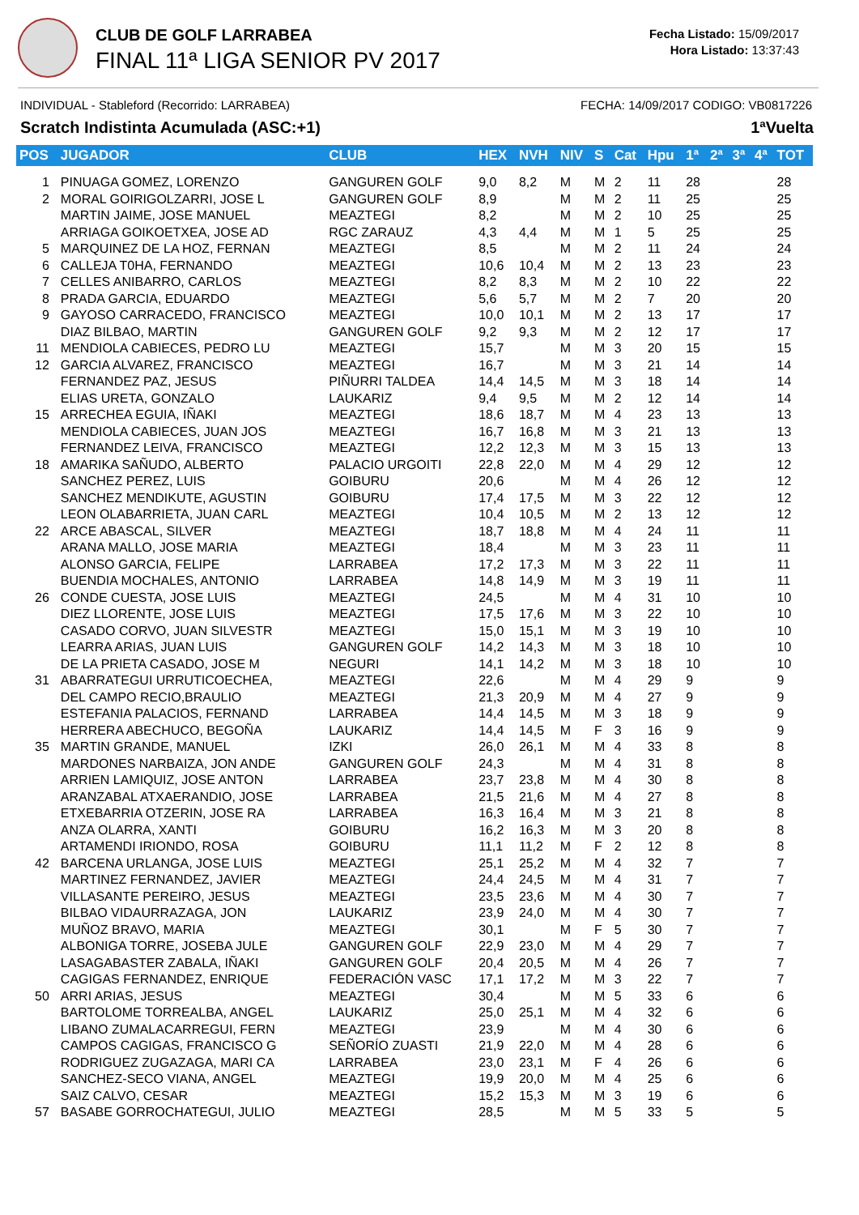CLUB DE GOLF LARRABEA
FINAL 11ª LIGA SENIOR PV 2017
Fecha Listado: 15/09/2017
Hora Listado: 13:37:43
INDIVIDUAL - Stableford (Recorrido: LARRABEA) FECHA: 14/09/2017 CODIGO: VB0817226
Scratch Indistinta Acumulada (ASC:+1) 1ªVuelta
| POS | JUGADOR | CLUB | HEX | NVH | NIV | S | Cat | Hpu | 1ª | 2ª | 3ª | 4ª | TOT |
| --- | --- | --- | --- | --- | --- | --- | --- | --- | --- | --- | --- | --- | --- |
| 1 | PINUAGA GOMEZ, LORENZO | GANGUREN GOLF | 9,0 | 8,2 | M | M | 2 | 11 | 28 | | | | 28 |
| 2 | MORAL GOIRIGOLZARRI, JOSE L | GANGUREN GOLF | 8,9 | | M | M | 2 | 11 | 25 | | | | 25 |
| | MARTIN JAIME, JOSE MANUEL | MEAZTEGI | 8,2 | | M | M | 2 | 10 | 25 | | | | 25 |
| | ARRIAGA GOIKOETXEA, JOSE AD | RGC ZARAUZ | 4,3 | 4,4 | M | M | 1 | 5 | 25 | | | | 25 |
| 5 | MARQUINEZ DE LA HOZ, FERNAN | MEAZTEGI | 8,5 | | M | M | 2 | 11 | 24 | | | | 24 |
| 6 | CALLEJA T0HA, FERNANDO | MEAZTEGI | 10,6 | 10,4 | M | M | 2 | 13 | 23 | | | | 23 |
| 7 | CELLES ANIBARRO, CARLOS | MEAZTEGI | 8,2 | 8,3 | M | M | 2 | 10 | 22 | | | | 22 |
| 8 | PRADA GARCIA, EDUARDO | MEAZTEGI | 5,6 | 5,7 | M | M | 2 | 7 | 20 | | | | 20 |
| 9 | GAYOSO CARRACEDO, FRANCISCO | MEAZTEGI | 10,0 | 10,1 | M | M | 2 | 13 | 17 | | | | 17 |
| | DIAZ BILBAO, MARTIN | GANGUREN GOLF | 9,2 | 9,3 | M | M | 2 | 12 | 17 | | | | 17 |
| 11 | MENDIOLA CABIECES, PEDRO LU | MEAZTEGI | 15,7 | | M | M | 3 | 20 | 15 | | | | 15 |
| 12 | GARCIA ALVAREZ, FRANCISCO | MEAZTEGI | 16,7 | | M | M | 3 | 21 | 14 | | | | 14 |
| | FERNANDEZ PAZ, JESUS | PIÑURRI TALDEA | 14,4 | 14,5 | M | M | 3 | 18 | 14 | | | | 14 |
| | ELIAS URETA, GONZALO | LAUKARIZ | 9,4 | 9,5 | M | M | 2 | 12 | 14 | | | | 14 |
| 15 | ARRECHEA EGUIA, IÑAKI | MEAZTEGI | 18,6 | 18,7 | M | M | 4 | 23 | 13 | | | | 13 |
| | MENDIOLA CABIECES, JUAN JOS | MEAZTEGI | 16,7 | 16,8 | M | M | 3 | 21 | 13 | | | | 13 |
| | FERNANDEZ LEIVA, FRANCISCO | MEAZTEGI | 12,2 | 12,3 | M | M | 3 | 15 | 13 | | | | 13 |
| 18 | AMARIKA SAÑUDO, ALBERTO | PALACIO URGOITI | 22,8 | 22,0 | M | M | 4 | 29 | 12 | | | | 12 |
| | SANCHEZ PEREZ, LUIS | GOIBURU | 20,6 | | M | M | 4 | 26 | 12 | | | | 12 |
| | SANCHEZ MENDIKUTE, AGUSTIN | GOIBURU | 17,4 | 17,5 | M | M | 3 | 22 | 12 | | | | 12 |
| | LEON OLABARRIETA, JUAN CARL | MEAZTEGI | 10,4 | 10,5 | M | M | 2 | 13 | 12 | | | | 12 |
| 22 | ARCE ABASCAL, SILVER | MEAZTEGI | 18,7 | 18,8 | M | M | 4 | 24 | 11 | | | | 11 |
| | ARANA MALLO, JOSE MARIA | MEAZTEGI | 18,4 | | M | M | 3 | 23 | 11 | | | | 11 |
| | ALONSO GARCIA, FELIPE | LARRABEA | 17,2 | 17,3 | M | M | 3 | 22 | 11 | | | | 11 |
| | BUENDIA MOCHALES, ANTONIO | LARRABEA | 14,8 | 14,9 | M | M | 3 | 19 | 11 | | | | 11 |
| 26 | CONDE CUESTA, JOSE LUIS | MEAZTEGI | 24,5 | | M | M | 4 | 31 | 10 | | | | 10 |
| | DIEZ LLORENTE, JOSE LUIS | MEAZTEGI | 17,5 | 17,6 | M | M | 3 | 22 | 10 | | | | 10 |
| | CASADO CORVO, JUAN SILVESTR | MEAZTEGI | 15,0 | 15,1 | M | M | 3 | 19 | 10 | | | | 10 |
| | LEARRA ARIAS, JUAN LUIS | GANGUREN GOLF | 14,2 | 14,3 | M | M | 3 | 18 | 10 | | | | 10 |
| | DE LA PRIETA CASADO, JOSE M | NEGURI | 14,1 | 14,2 | M | M | 3 | 18 | 10 | | | | 10 |
| 31 | ABARRATEGUI URRUTICOECHEA, | MEAZTEGI | 22,6 | | M | M | 4 | 29 | 9 | | | | 9 |
| | DEL CAMPO RECIO,BRAULIO | MEAZTEGI | 21,3 | 20,9 | M | M | 4 | 27 | 9 | | | | 9 |
| | ESTEFANIA PALACIOS, FERNAND | LARRABEA | 14,4 | 14,5 | M | M | 3 | 18 | 9 | | | | 9 |
| | HERRERA ABECHUCO, BEGOÑA | LAUKARIZ | 14,4 | 14,5 | M | F | 3 | 16 | 9 | | | | 9 |
| 35 | MARTIN GRANDE, MANUEL | IZKI | 26,0 | 26,1 | M | M | 4 | 33 | 8 | | | | 8 |
| | MARDONES NARBAIZA, JON ANDE | GANGUREN GOLF | 24,3 | | M | M | 4 | 31 | 8 | | | | 8 |
| | ARRIEN LAMIQUIZ, JOSE ANTON | LARRABEA | 23,7 | 23,8 | M | M | 4 | 30 | 8 | | | | 8 |
| | ARANZABAL ATXAERANDIO, JOSE | LARRABEA | 21,5 | 21,6 | M | M | 4 | 27 | 8 | | | | 8 |
| | ETXEBARRIA OTZERIN, JOSE RA | LARRABEA | 16,3 | 16,4 | M | M | 3 | 21 | 8 | | | | 8 |
| | ANZA OLARRA, XANTI | GOIBURU | 16,2 | 16,3 | M | M | 3 | 20 | 8 | | | | 8 |
| | ARTAMENDI IRIONDO, ROSA | GOIBURU | 11,1 | 11,2 | M | F | 2 | 12 | 8 | | | | 8 |
| 42 | BARCENA URLANGA, JOSE LUIS | MEAZTEGI | 25,1 | 25,2 | M | M | 4 | 32 | 7 | | | | 7 |
| | MARTINEZ FERNANDEZ, JAVIER | MEAZTEGI | 24,4 | 24,5 | M | M | 4 | 31 | 7 | | | | 7 |
| | VILLASANTE PEREIRO, JESUS | MEAZTEGI | 23,5 | 23,6 | M | M | 4 | 30 | 7 | | | | 7 |
| | BILBAO VIDAURRAZAGA, JON | LAUKARIZ | 23,9 | 24,0 | M | M | 4 | 30 | 7 | | | | 7 |
| | MUÑOZ BRAVO, MARIA | MEAZTEGI | 30,1 | | M | F | 5 | 30 | 7 | | | | 7 |
| | ALBONIGA TORRE, JOSEBA JULE | GANGUREN GOLF | 22,9 | 23,0 | M | M | 4 | 29 | 7 | | | | 7 |
| | LASAGABASTER ZABALA, IÑAKI | GANGUREN GOLF | 20,4 | 20,5 | M | M | 4 | 26 | 7 | | | | 7 |
| | CAGIGAS FERNANDEZ, ENRIQUE | FEDERACIÓN VASC | 17,1 | 17,2 | M | M | 3 | 22 | 7 | | | | 7 |
| 50 | ARRI ARIAS, JESUS | MEAZTEGI | 30,4 | | M | M | 5 | 33 | 6 | | | | 6 |
| | BARTOLOME TORREALBA, ANGEL | LAUKARIZ | 25,0 | 25,1 | M | M | 4 | 32 | 6 | | | | 6 |
| | LIBANO ZUMALACARREGUI, FERN | MEAZTEGI | 23,9 | | M | M | 4 | 30 | 6 | | | | 6 |
| | CAMPOS CAGIGAS, FRANCISCO G | SEÑORÍO ZUASTI | 21,9 | 22,0 | M | M | 4 | 28 | 6 | | | | 6 |
| | RODRIGUEZ ZUGAZAGA, MARI CA | LARRABEA | 23,0 | 23,1 | M | F | 4 | 26 | 6 | | | | 6 |
| | SANCHEZ-SECO VIANA, ANGEL | MEAZTEGI | 19,9 | 20,0 | M | M | 4 | 25 | 6 | | | | 6 |
| | SAIZ CALVO, CESAR | MEAZTEGI | 15,2 | 15,3 | M | M | 3 | 19 | 6 | | | | 6 |
| 57 | BASABE GORROCHATEGUI, JULIO | MEAZTEGI | 28,5 | | M | M | 5 | 33 | 5 | | | | 5 |